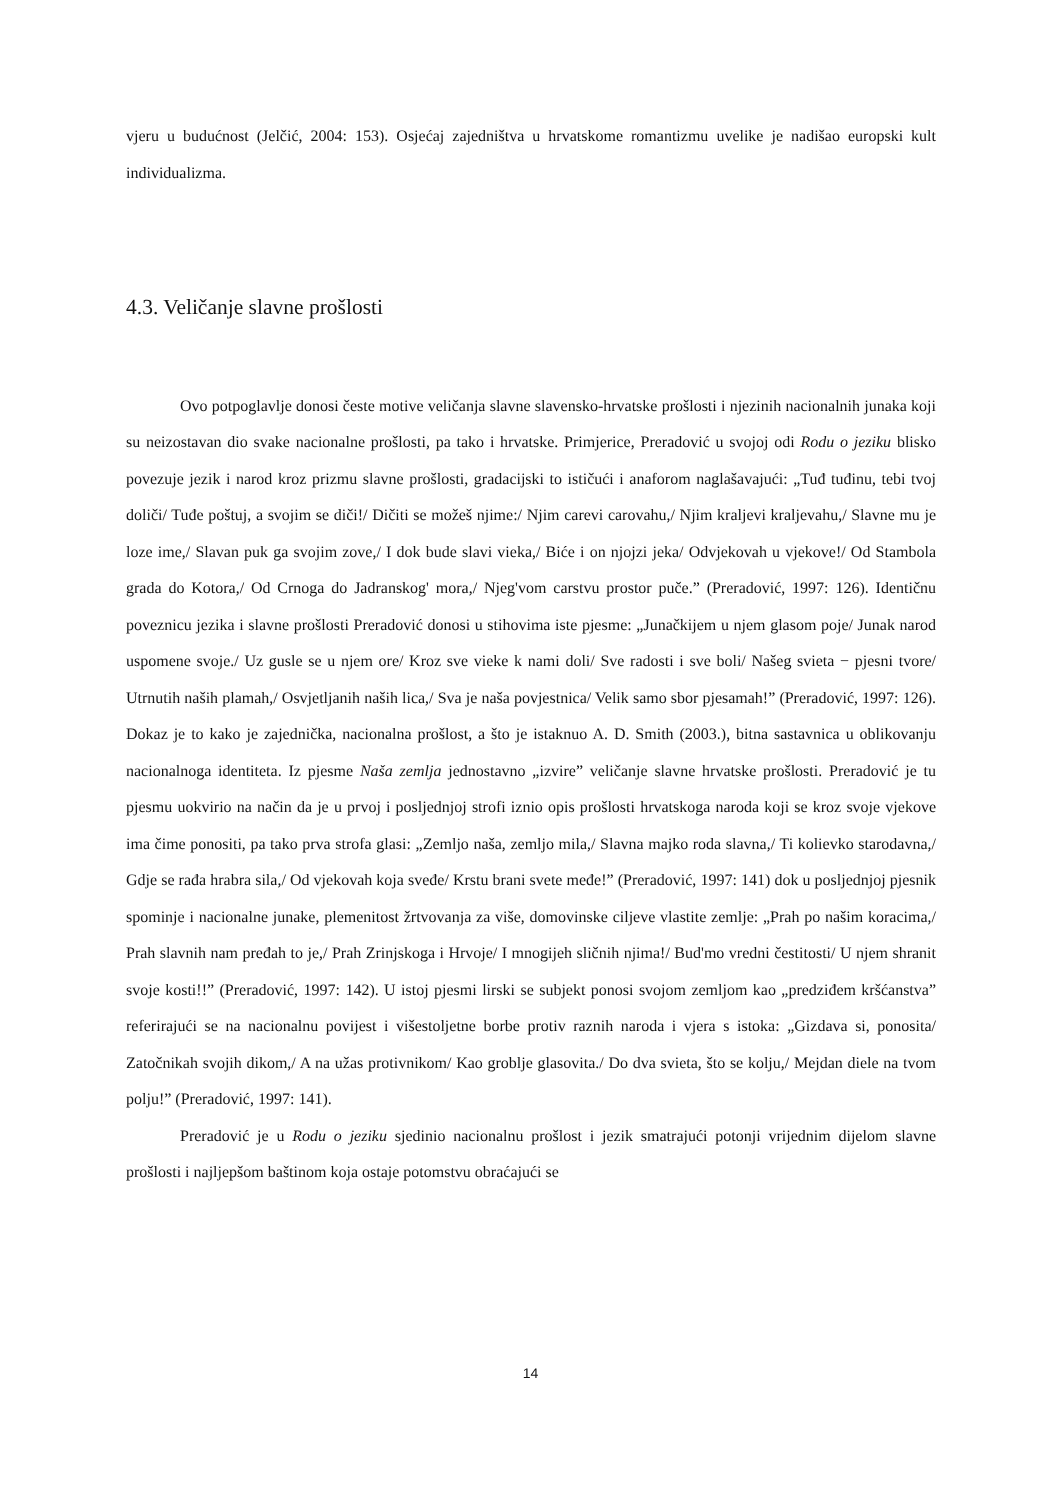vjeru u budućnost (Jelčić, 2004: 153). Osjećaj zajedništva u hrvatskome romantizmu uvelike je nadišao europski kult individualizma.
4.3. Veličanje slavne prošlosti
Ovo potpoglavlje donosi česte motive veličanja slavne slavensko-hrvatske prošlosti i njezinih nacionalnih junaka koji su neizostavan dio svake nacionalne prošlosti, pa tako i hrvatske. Primjerice, Preradović u svojoj odi Rodu o jeziku blisko povezuje jezik i narod kroz prizmu slavne prošlosti, gradacijski to ističući i anaforom naglašavajući: „Tuđ tuđinu, tebi tvoj doliči/ Tuđe poštuj, a svojim se diči!/ Dičiti se možeš njime:/ Njim carevi carovahu,/ Njim kraljevi kraljevahu,/ Slavne mu je loze ime,/ Slavan puk ga svojim zove,/ I dok bude slavi vieka,/ Biće i on njojzi jeka/ Odvjekovah u vjekove!/ Od Stambola grada do Kotora,/ Od Crnoga do Jadranskog' mora,/ Njeg'vom carstvu prostor puče.” (Preradović, 1997: 126). Identičnu poveznicu jezika i slavne prošlosti Preradović donosi u stihovima iste pjesme: „Junačkijem u njem glasom poje/ Junak narod uspomene svoje./ Uz gusle se u njem ore/ Kroz sve vieke k nami doli/ Sve radosti i sve boli/ Našeg svieta − pjesni tvore/ Utrnutih naših plamah,/ Osvjetljanih naših lica,/ Sva je naša povjestnica/ Velik samo sbor pjesamah!” (Preradović, 1997: 126). Dokaz je to kako je zajednička, nacionalna prošlost, a što je istaknuo A. D. Smith (2003.), bitna sastavnica u oblikovanju nacionalnoga identiteta. Iz pjesme Naša zemlja jednostavno „izvire” veličanje slavne hrvatske prošlosti. Preradović je tu pjesmu uokvirio na način da je u prvoj i posljednjoj strofi iznio opis prošlosti hrvatskoga naroda koji se kroz svoje vjekove ima čime ponositi, pa tako prva strofa glasi: „Zemljo naša, zemljo mila,/ Slavna majko roda slavna,/ Ti kolievko starodavna,/ Gdje se rađa hrabra sila,/ Od vjekovah koja sveđe/ Krstu brani svete međe!” (Preradović, 1997: 141) dok u posljednjoj pjesnik spominje i nacionalne junake, plemenitost žrtvovanja za više, domovinske ciljeve vlastite zemlje: „Prah po našim koracima,/ Prah slavnih nam pređah to je,/ Prah Zrinjskoga i Hrvoje/ I mnogijeh sličnih njima!/ Bud'mo vredni čestitosti/ U njem shranit svoje kosti!!” (Preradović, 1997: 142). U istoj pjesmi lirski se subjekt ponosi svojom zemljom kao „predziđem kršćanstva” referirajući se na nacionalnu povijest i višestoljetne borbe protiv raznih naroda i vjera s istoka: „Gizdava si, ponosita/ Zatočnikah svojih dikom,/ A na užas protivnikom/ Kao groblje glasovita./ Do dva svieta, što se kolju,/ Mejdan diele na tvom polju!” (Preradović, 1997: 141).
Preradović je u Rodu o jeziku sjedinio nacionalnu prošlost i jezik smatrajući potonji vrijednim dijelom slavne prošlosti i najljepšom baštinom koja ostaje potomstvu obraćajući se
14